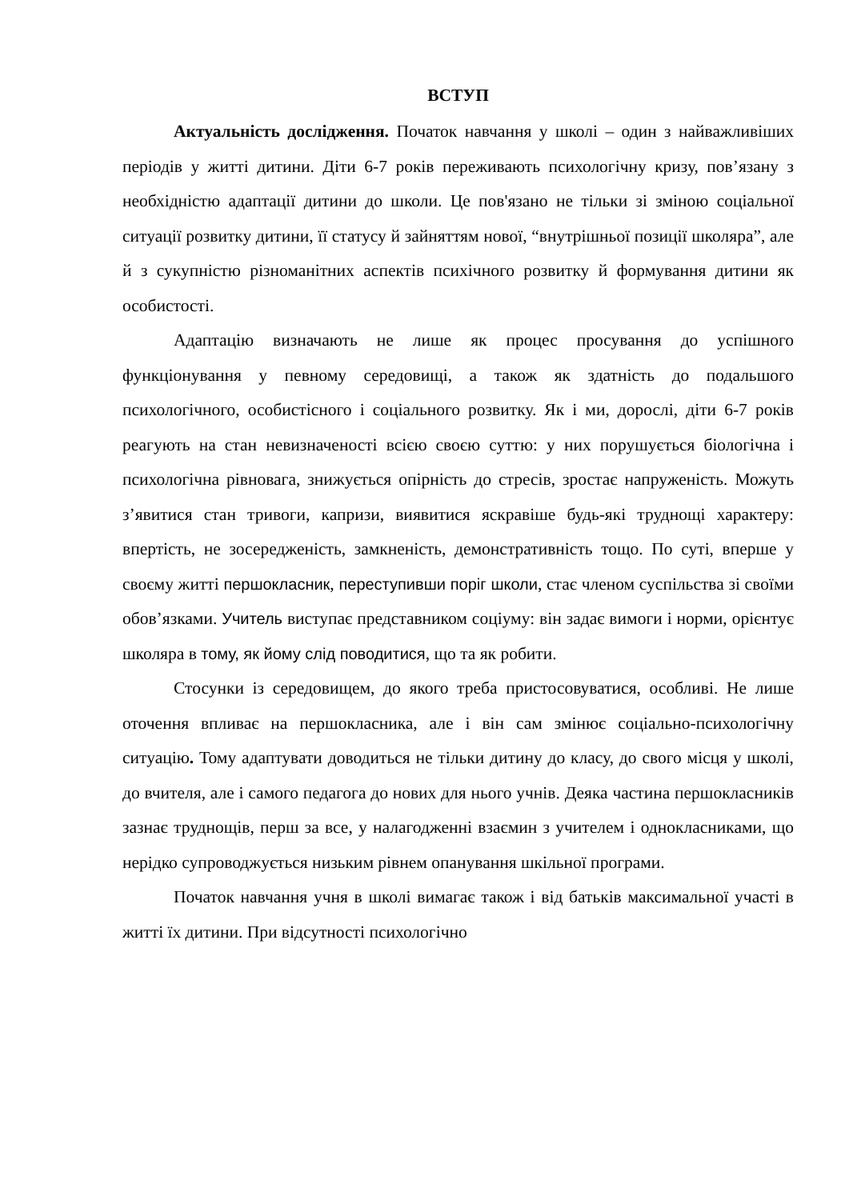ВСТУП
Актуальність дослідження. Початок навчання у школі – один з найважливіших періодів у житті дитини. Діти 6-7 років переживають психологічну кризу, пов’язану з необхідністю адаптації дитини до школи. Це пов'язано не тільки зі зміною соціальної ситуації розвитку дитини, її статусу й зайняттям нової, “внутрішньої позиції школяра”, але й з сукупністю різноманітних аспектів психічного розвитку й формування дитини як особистості.
Адаптацію визначають не лише як процес просування до успішного функціонування у певному середовищі, а також як здатність до подальшого психологічного, особистісного і соціального розвитку. Як і ми, дорослі, діти 6-7 років реагують на стан невизначеності всією своєю суттю: у них порушується біологічна і психологічна рівновага, знижується опірність до стресів, зростає напруженість. Можуть з’явитися стан тривоги, капризи, виявитися яскравіше будь-які труднощі характеру: впертість, не зосередженість, замкненість, демонстративність тощо. По суті, вперше у своєму житті першокласник, переступивши поріг школи, стає членом суспільства зі своїми обов’язками. Учитель виступає представником соціуму: він задає вимоги і норми, орієнтує школяра в тому, як йому слід поводитися, що та як робити.
Стосунки із середовищем, до якого треба пристосовуватися, особливі. Не лише оточення впливає на першокласника, але і він сам змінює соціально-психологічну ситуацію. Тому адаптувати доводиться не тільки дитину до класу, до свого місця у школі, до вчителя, але і самого педагога до нових для нього учнів. Деяка частина першокласників зазнає труднощів, перш за все, у налагодженні взаємин з учителем і однокласниками, що нерідко супроводжується низьким рівнем опанування шкільної програми.
Початок навчання учня в школі вимагає також і від батьків максимальної участі в житті їх дитини. При відсутності психологічно